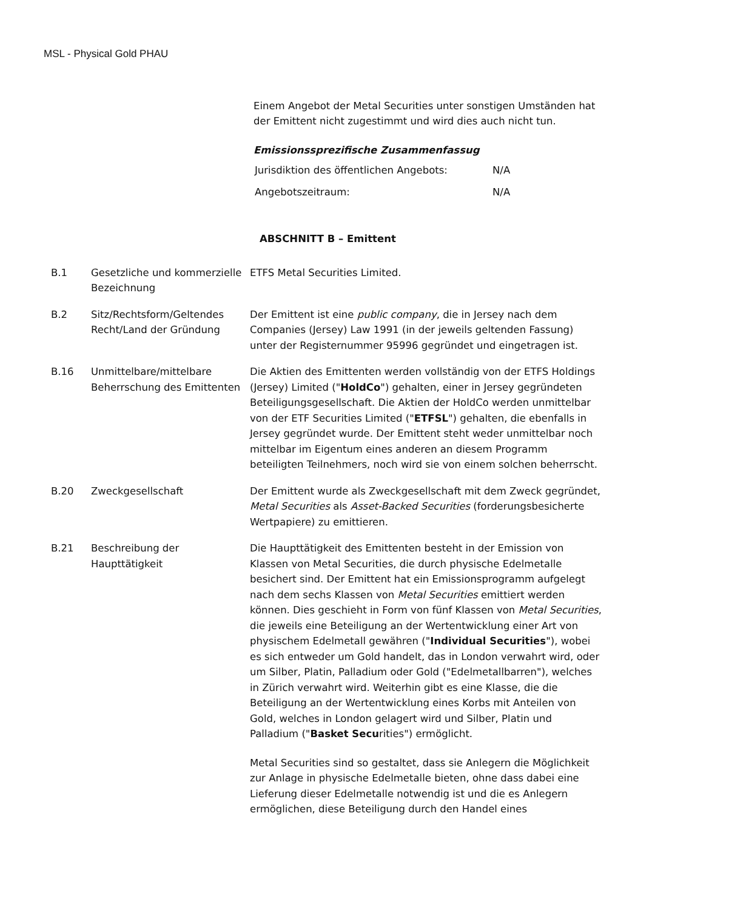MSL - Physical Gold PHAU
Einem Angebot der Metal Securities unter sonstigen Umständen hat der Emittent nicht zugestimmt und wird dies auch nicht tun.
Emissionssprezifische Zusammenfassug
| Jurisdiktion des öffentlichen Angebots: | N/A |
| Angebotszeitraum: | N/A |
ABSCHNITT B – Emittent
| B.1 | Gesetzliche und kommerzielle Bezeichnung | ETFS Metal Securities Limited. |
| B.2 | Sitz/Rechtsform/Geltendes Recht/Land der Gründung | Der Emittent ist eine public company , die in Jersey nach dem Companies (Jersey) Law 1991 (in der jeweils geltenden Fassung) unter der Registernummer 95996 gegründet und eingetragen ist. |
| B.16 | Unmittelbare/mittelbare Beherrschung des Emittenten | Die Aktien des Emittenten werden vollständig von der ETFS Holdings (Jersey) Limited (" HoldCo ") gehalten, einer in Jersey gegründeten Beteiligungsgesellschaft. Die Aktien der HoldCo werden unmittelbar von der ETF Securities Limited (" ETFSL ") gehalten, die ebenfalls in Jersey gegründet wurde. Der Emittent steht weder unmittelbar noch mittelbar im Eigentum eines anderen an diesem Programm beteiligten Teilnehmers, noch wird sie von einem solchen beherrscht. |
| B.20 | Zweckgesellschaft | Der Emittent wurde als Zweckgesellschaft mit dem Zweck gegründet, Metal Securities als Asset-Backed Securities (forderungsbesicherte Wertpapiere) zu emittieren. |
| B.21 | Beschreibung der Haupttätigkeit | Die Haupttätigkeit des Emittenten besteht in der Emission von Klassen von Metal Securities, die durch physische Edelmetalle besichert sind. Der Emittent hat ein Emissionsprogramm aufgelegt nach dem sechs Klassen von Metal Securities emittiert werden können. Dies geschieht in Form von fünf Klassen von Metal Securities , die jeweils eine Beteiligung an der Wertentwicklung einer Art von physischem Edelmetall gewähren (" Individual Securities "), wobei es sich entweder um Gold handelt, das in London verwahrt wird, oder um Silber, Platin, Palladium oder Gold ("Edelmetallbarren"), welches in Zürich verwahrt wird. Weiterhin gibt es eine Klasse, die die Beteiligung an der Wertentwicklung eines Korbs mit Anteilen von Gold, welches in London gelagert wird und Silber, Platin und Palladium (" Basket Secu rities") ermöglicht. Metal Securities sind so gestaltet, dass sie Anlegern die Möglichkeit zur Anlage in physische Edelmetalle bieten, ohne dass dabei eine Lieferung dieser Edelmetalle notwendig ist und die es Anlegern ermöglichen, diese Beteiligung durch den Handel eines |